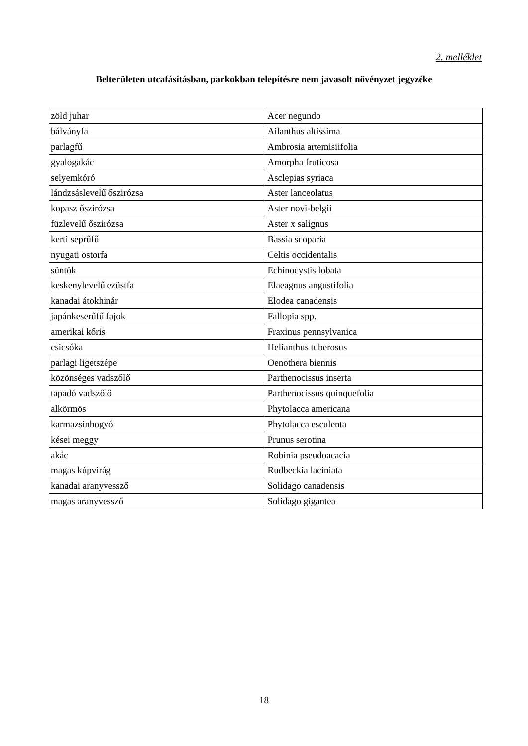2. melléklet
Belterületen utcafásításban, parkokban telepítésre nem javasolt növényzet jegyzéke
| zöld juhar | Acer negundo |
| bálványfa | Ailanthus altissima |
| parlagfű | Ambrosia artemisiifolia |
| gyalogakác | Amorpha fruticosa |
| selyemkóró | Asclepias syriaca |
| lándzsáslevelű őszirózsa | Aster lanceolatus |
| kopasz őszirózsa | Aster novi-belgii |
| füzlevelű őszirózsa | Aster x salignus |
| kerti seprűfű | Bassia scoparia |
| nyugati ostorfa | Celtis occidentalis |
| süntök | Echinocystis lobata |
| keskenylevelű ezüstfa | Elaeagnus angustifolia |
| kanadai átokhinár | Elodea canadensis |
| japánkeserűfű fajok | Fallopia spp. |
| amerikai kőris | Fraxinus pennsylvanica |
| csicsóka | Helianthus tuberosus |
| parlagi ligetszépe | Oenothera biennis |
| közönséges vadszőlő | Parthenocissus inserta |
| tapadó vadszőlő | Parthenocissus quinquefolia |
| alkörmös | Phytolacca americana |
| karmazsinbogyó | Phytolacca esculenta |
| kései meggy | Prunus serotina |
| akác | Robinia pseudoacacia |
| magas kúpvirág | Rudbeckia laciniata |
| kanadai aranyvessző | Solidago canadensis |
| magas aranyvessző | Solidago gigantea |
18